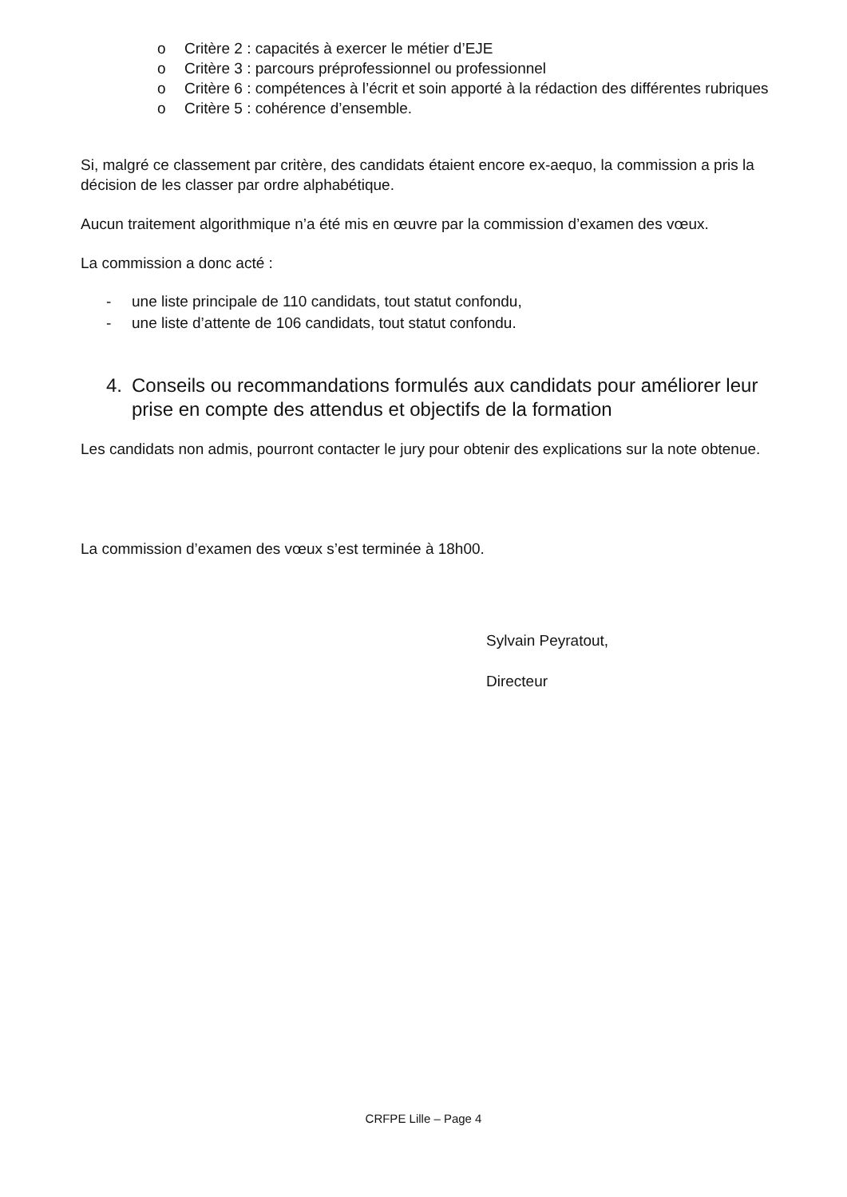o Critère 2 : capacités à exercer le métier d’EJE
o Critère 3 : parcours préprofessionnel ou professionnel
o Critère 6 : compétences à l’écrit et soin apporté à la rédaction des différentes rubriques
o Critère 5 : cohérence d’ensemble.
Si, malgré ce classement par critère, des candidats étaient encore ex-aequo, la commission a pris la décision de les classer par ordre alphabétique.
Aucun traitement algorithmique n’a été mis en œuvre par la commission d’examen des vœux.
La commission a donc acté :
- une liste principale de 110 candidats, tout statut confondu,
- une liste d’attente de 106 candidats, tout statut confondu.
4. Conseils ou recommandations formulés aux candidats pour améliorer leur prise en compte des attendus et objectifs de la formation
Les candidats non admis, pourront contacter le jury pour obtenir des explications sur la note obtenue.
La commission d’examen des vœux s’est terminée à 18h00.
Sylvain Peyratout,
Directeur
CRFPE Lille – Page 4